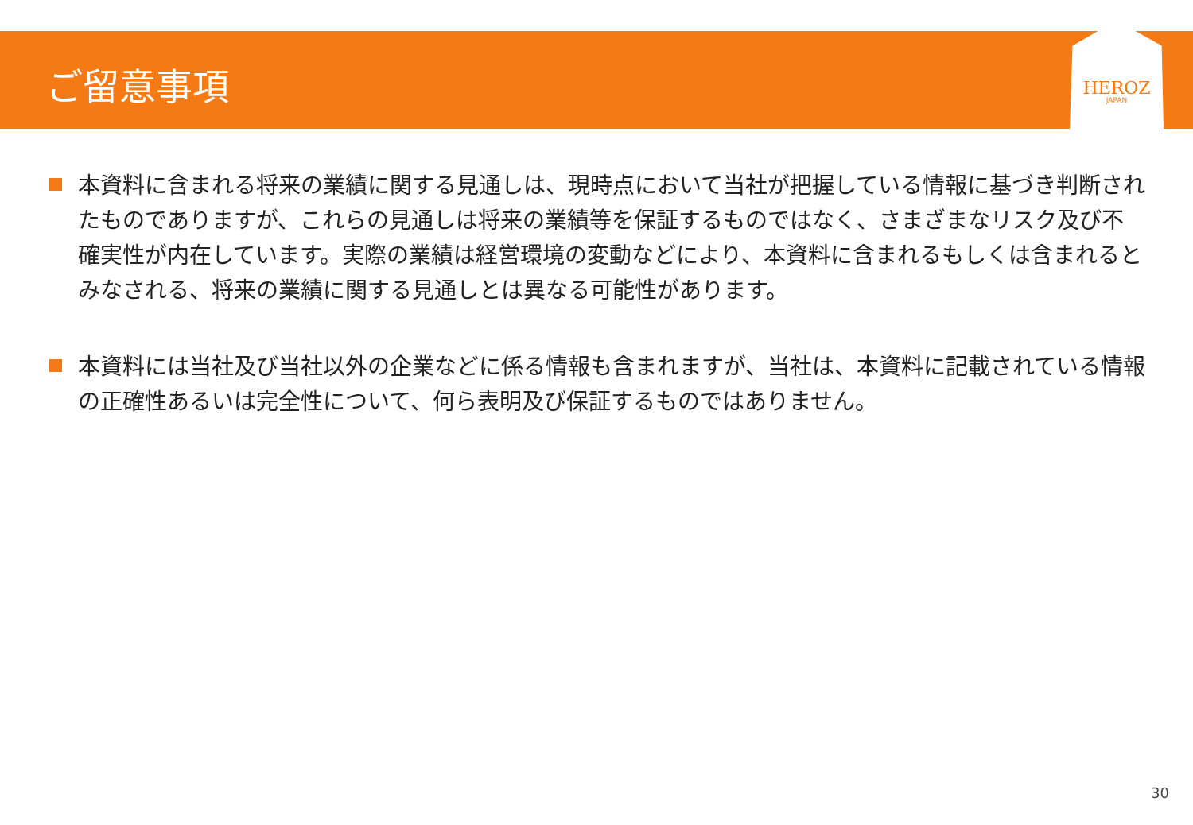ご留意事項
HEROZ
JAPAN
本資料に含まれる将来の業績に関する見通しは、現時点において当社が把握している情報に基づき判断されたものでありますが、これらの見通しは将来の業績等を保証するものではなく、さまざまなリスク及び不確実性が内在しています。実際の業績は経営環境の変動などにより、本資料に含まれるもしくは含まれるとみなされる、将来の業績に関する見通しとは異なる可能性があります。
本資料には当社及び当社以外の企業などに係る情報も含まれますが、当社は、本資料に記載されている情報の正確性あるいは完全性について、何ら表明及び保証するものではありません。
30